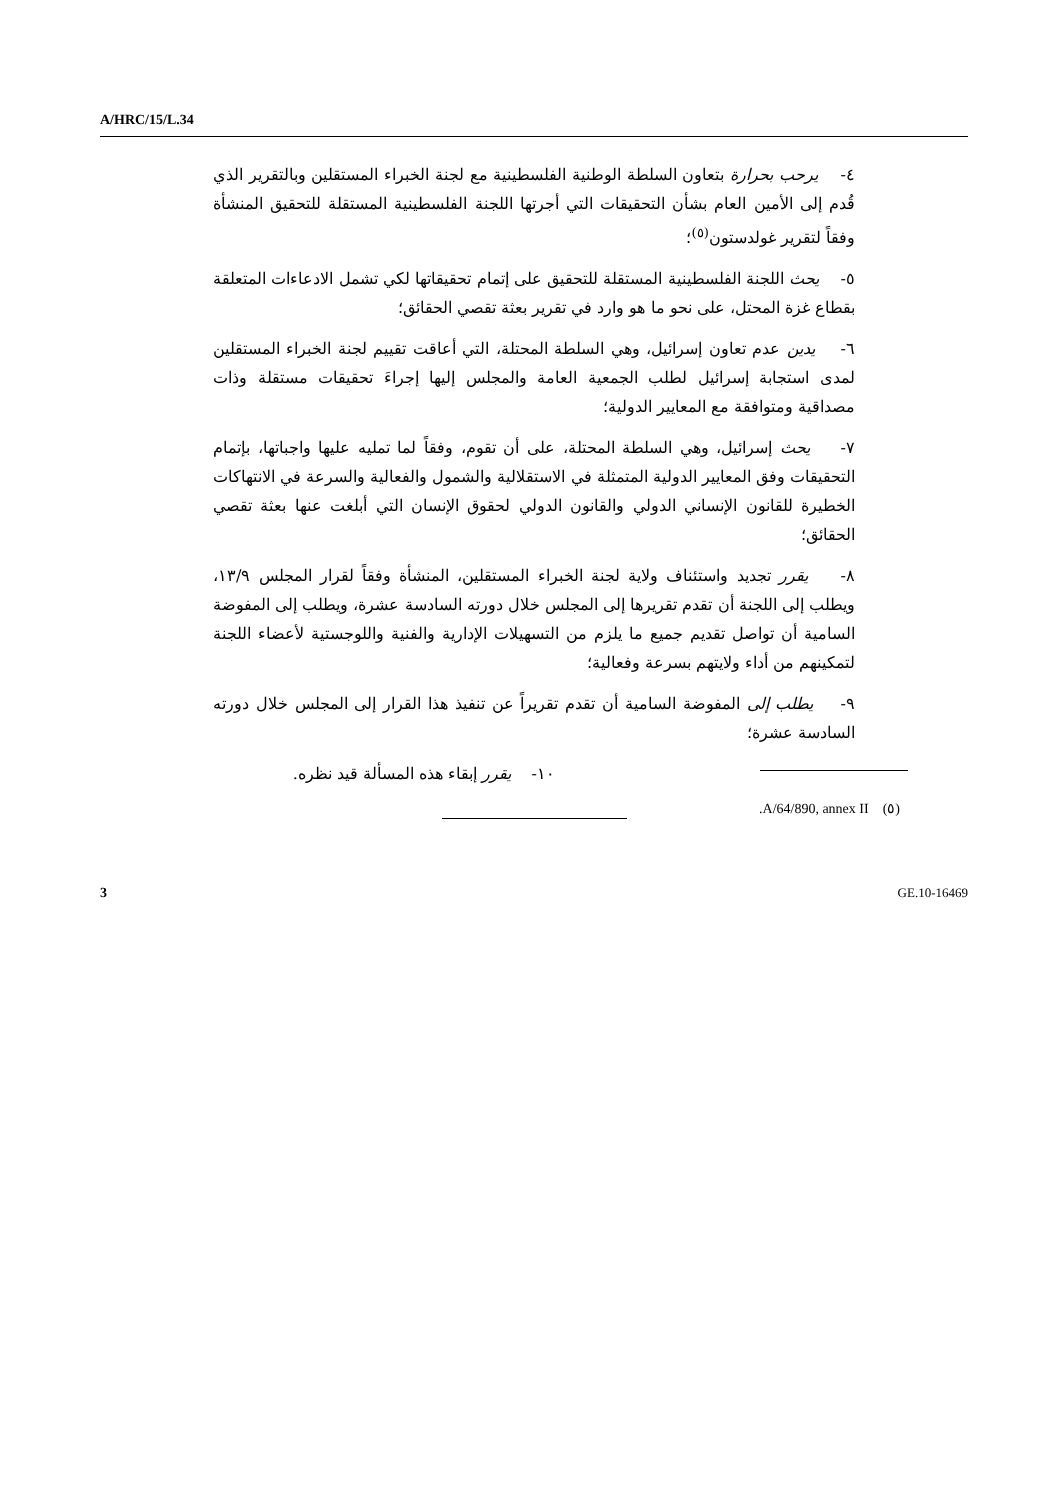A/HRC/15/L.34
٤- يرحب بحرارة بتعاون السلطة الوطنية الفلسطينية مع لجنة الخبراء المستقلين وبالتقرير الذي قُدم إلى الأمين العام بشأن التحقيقات التي أجرتها اللجنة الفلسطينية المستقلة للتحقيق المنشأة وفقاً لتقرير غولدستون<sup>(٥)</sup>؛
٥- يحث اللجنة الفلسطينية المستقلة للتحقيق على إتمام تحقيقاتها لكي تشمل الادعاءات المتعلقة بقطاع غزة المحتل، على نحو ما هو وارد في تقرير بعثة تقصي الحقائق؛
٦- يدين عدم تعاون إسرائيل، وهي السلطة المحتلة، التي أعاقت تقييم لجنة الخبراء المستقلين لمدى استجابة إسرائيل لطلب الجمعية العامة والمجلس إليها إجراءَ تحقيقات مستقلة وذات مصداقية ومتوافقة مع المعايير الدولية؛
٧- يحث إسرائيل، وهي السلطة المحتلة، على أن تقوم، وفقاً لما تمليه عليها واجباتها، بإتمام التحقيقات وفق المعايير الدولية المتمثلة في الاستقلالية والشمول والفعالية والسرعة في الانتهاكات الخطيرة للقانون الإنساني الدولي والقانون الدولي لحقوق الإنسان التي أبلغت عنها بعثة تقصي الحقائق؛
٨- يقرر تجديد واستئناف ولاية لجنة الخبراء المستقلين، المنشأة وفقاً لقرار المجلس ١٣/٩، ويطلب إلى اللجنة أن تقدم تقريرها إلى المجلس خلال دورته السادسة عشرة، ويطلب إلى المفوضة السامية أن تواصل تقديم جميع ما يلزم من التسهيلات الإدارية والفنية واللوجستية لأعضاء اللجنة لتمكينهم من أداء ولايتهم بسرعة وفعالية؛
٩- يطلب إلى المفوضة السامية أن تقدم تقريراً عن تنفيذ هذا القرار إلى المجلس خلال دورته السادسة عشرة؛
١٠- يقرر إبقاء هذه المسألة قيد نظره.
.A/64/890, annex II (٥)
3 GE.10-16469